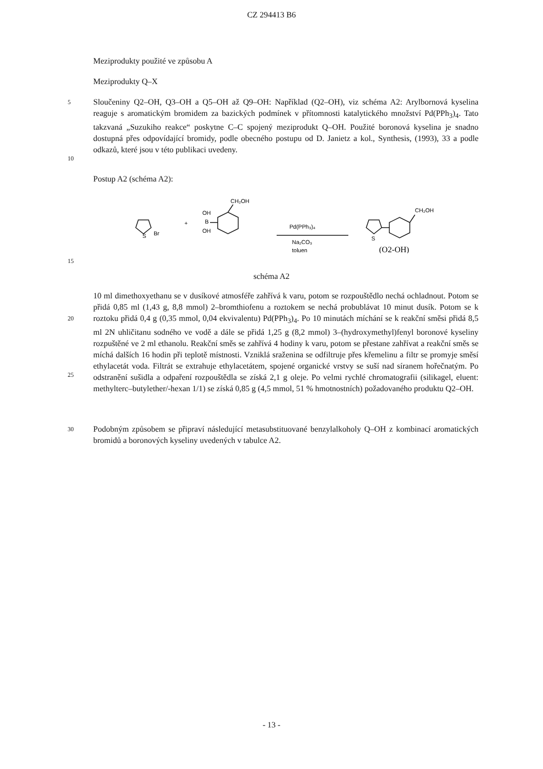CZ 294413 B6
Meziprodukty použité ve způsobu A
Meziprodukty Q–X
5
10
Sloučeniny Q2–OH, Q3–OH a Q5–OH až Q9–OH: Například (Q2–OH), viz schéma A2: Arylbornová kyselina reaguje s aromatickým bromidem za bazických podmínek v přítomnosti katalytického množství Pd(PPh<sub>3</sub>)<sub>4</sub>. Tato takzvaná „Suzukiho reakce“ poskytne C–C spojený meziprodukt Q–OH. Použité boronová kyselina je snadno dostupná přes odpovídající bromidy, podle obecného postupu od D. Janietz a kol., Synthesis, (1993), 33 a podle odkazů, které jsou v této publikaci uvedeny.
Postup A2 (schéma A2):
S
Br
+
OH
B
OH
CH₂OH
Pd(PPh₃)₄
Na₂CO₃
toluen
S
CH₂OH
(O2-OH)
15
schéma A2
20
25
10 ml dimethoxyethanu se v dusíkové atmosféře zahřívá k varu, potom se rozpouštědlo nechá ochladnout. Potom se přidá 0,85 ml (1,43 g, 8,8 mmol) 2–bromthiofenu a roztokem se nechá probublávat 10 minut dusík. Potom se k roztoku přidá 0,4 g (0,35 mmol, 0,04 ekvivalentu) Pd(PPh<sub>3</sub>)<sub>4</sub>. Po 10 minutách míchání se k reakční směsi přidá 8,5 ml 2N uhličitanu sodného ve vodě a dále se přidá 1,25 g (8,2 mmol) 3–(hydroxymethyl)fenyl boronové kyseliny rozpuštěné ve 2 ml ethanolu. Reakční směs se zahřívá 4 hodiny k varu, potom se přestane zahřívat a reakční směs se míchá dalších 16 hodin při teplotě místnosti. Vzniklá sraženina se odfiltruje přes křemelinu a filtr se promyje směsí ethylacetát voda. Filtrát se extrahuje ethylacetátem, spojené organické vrstvy se suší nad síranem hořečnatým. Po odstranění sušidla a odpaření rozpouštědla se získá 2,1 g oleje. Po velmi rychlé chromatografii (silikagel, eluent: methylterc–butylether/-hexan 1/1) se získá 0,85 g (4,5 mmol, 51 % hmotnostních) požadovaného produktu Q2–OH.
30
Podobným způsobem se připraví následující metasubstituované benzylalkoholy Q–OH z kombinací aromatických bromidů a boronových kyseliny uvedených v tabulce A2.
- 13 -